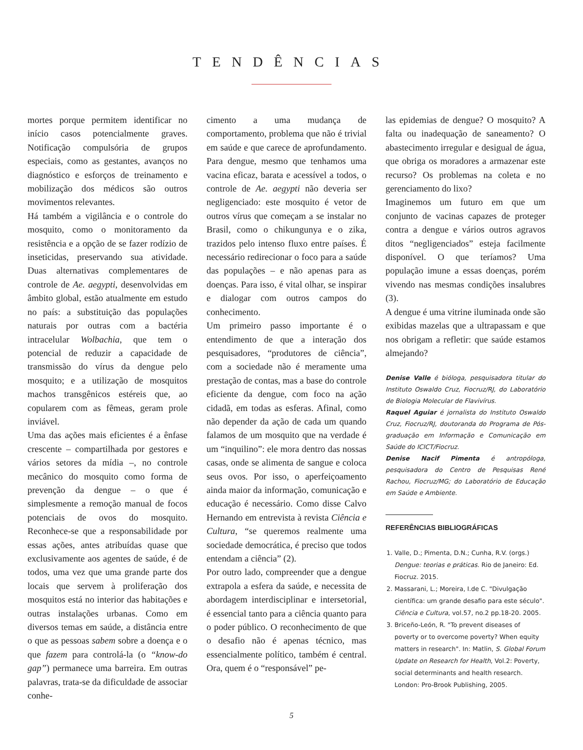TENDÊNCIAS
mortes porque permitem identificar no início casos potencialmente graves. Notificação compulsória de grupos especiais, como as gestantes, avanços no diagnóstico e esforços de treinamento e mobilização dos médicos são outros movimentos relevantes.
Há também a vigilância e o controle do mosquito, como o monitoramento da resistência e a opção de se fazer rodízio de inseticidas, preservando sua atividade. Duas alternativas complementares de controle de Ae. aegypti, desenvolvidas em âmbito global, estão atualmente em estudo no país: a substituição das populações naturais por outras com a bactéria intracelular Wolbachia, que tem o potencial de reduzir a capacidade de transmissão do vírus da dengue pelo mosquito; e a utilização de mosquitos machos transgênicos estéreis que, ao copularem com as fêmeas, geram prole inviável.
Uma das ações mais eficientes é a ênfase crescente – compartilhada por gestores e vários setores da mídia –, no controle mecânico do mosquito como forma de prevenção da dengue – o que é simplesmente a remoção manual de focos potenciais de ovos do mosquito. Reconhece-se que a responsabilidade por essas ações, antes atribuídas quase que exclusivamente aos agentes de saúde, é de todos, uma vez que uma grande parte dos locais que servem à proliferação dos mosquitos está no interior das habitações e outras instalações urbanas. Como em diversos temas em saúde, a distância entre o que as pessoas sabem sobre a doença e o que fazem para controlá-la (o “know-do gap”) permanece uma barreira. Em outras palavras, trata-se da dificuldade de associar conhe-
cimento a uma mudança de comportamento, problema que não é trivial em saúde e que carece de aprofundamento. Para dengue, mesmo que tenhamos uma vacina eficaz, barata e acessível a todos, o controle de Ae. aegypti não deveria ser negligenciado: este mosquito é vetor de outros vírus que começam a se instalar no Brasil, como o chikungunya e o zika, trazidos pelo intenso fluxo entre países. É necessário redirecionar o foco para a saúde das populações – e não apenas para as doenças. Para isso, é vital olhar, se inspirar e dialogar com outros campos do conhecimento.
Um primeiro passo importante é o entendimento de que a interação dos pesquisadores, “produtores de ciência”, com a sociedade não é meramente uma prestação de contas, mas a base do controle eficiente da dengue, com foco na ação cidadã, em todas as esferas. Afinal, como não depender da ação de cada um quando falamos de um mosquito que na verdade é um “inquilino”: ele mora dentro das nossas casas, onde se alimenta de sangue e coloca seus ovos. Por isso, o aperfeiçoamento ainda maior da informação, comunicação e educação é necessário. Como disse Calvo Hernando em entrevista à revista Ciência e Cultura, “se queremos realmente uma sociedade democrática, é preciso que todos entendam a ciência” (2).
Por outro lado, compreender que a dengue extrapola a esfera da saúde, e necessita de abordagem interdisciplinar e intersetorial, é essencial tanto para a ciência quanto para o poder público. O reconhecimento de que o desafio não é apenas técnico, mas essencialmente político, também é central. Ora, quem é o “responsável” pe-
las epidemias de dengue? O mosquito? A falta ou inadequação de saneamento? O abastecimento irregular e desigual de água, que obriga os moradores a armazenar este recurso? Os problemas na coleta e no gerenciamento do lixo?
Imaginemos um futuro em que um conjunto de vacinas capazes de proteger contra a dengue e vários outros agravos ditos “negligenciados” esteja facilmente disponível. O que teríamos? Uma população imune a essas doenças, porém vivendo nas mesmas condições insalubres (3).
A dengue é uma vitrine iluminada onde são exibidas mazelas que a ultrapassam e que nos obrigam a refletir: que saúde estamos almejando?
Denise Valle é bióloga, pesquisadora titular do Instituto Oswaldo Cruz, Fiocruz/RJ, do Laboratório de Biologia Molecular de Flavivírus.
Raquel Aguiar é jornalista do Instituto Oswaldo Cruz, Fiocruz/RJ, doutoranda do Programa de Pós-graduação em Informação e Comunicação em Saúde do ICICT/Fiocruz.
Denise Nacif Pimenta é antropóloga, pesquisadora do Centro de Pesquisas René Rachou, Fiocruz/MG; do Laboratório de Educação em Saúde e Ambiente.
REFERÊNCIAS BIBLIOGRÁFICAS
1. Valle, D.; Pimenta, D.N.; Cunha, R.V. (orgs.) Dengue: teorias e práticas. Rio de Janeiro: Ed. Fiocruz. 2015.
2. Massarani, L.; Moreira, I.de C. "Divulgação científica: um grande desafio para este século". Ciência e Cultura, vol.57, no.2 pp.18-20. 2005.
3. Briceño-León, R. "To prevent diseases of poverty or to overcome poverty? When equity matters in research". In: Matlin, S. Global Forum Update on Research for Health, Vol.2: Poverty, social determinants and health research. London: Pro-Brook Publishing, 2005.
5